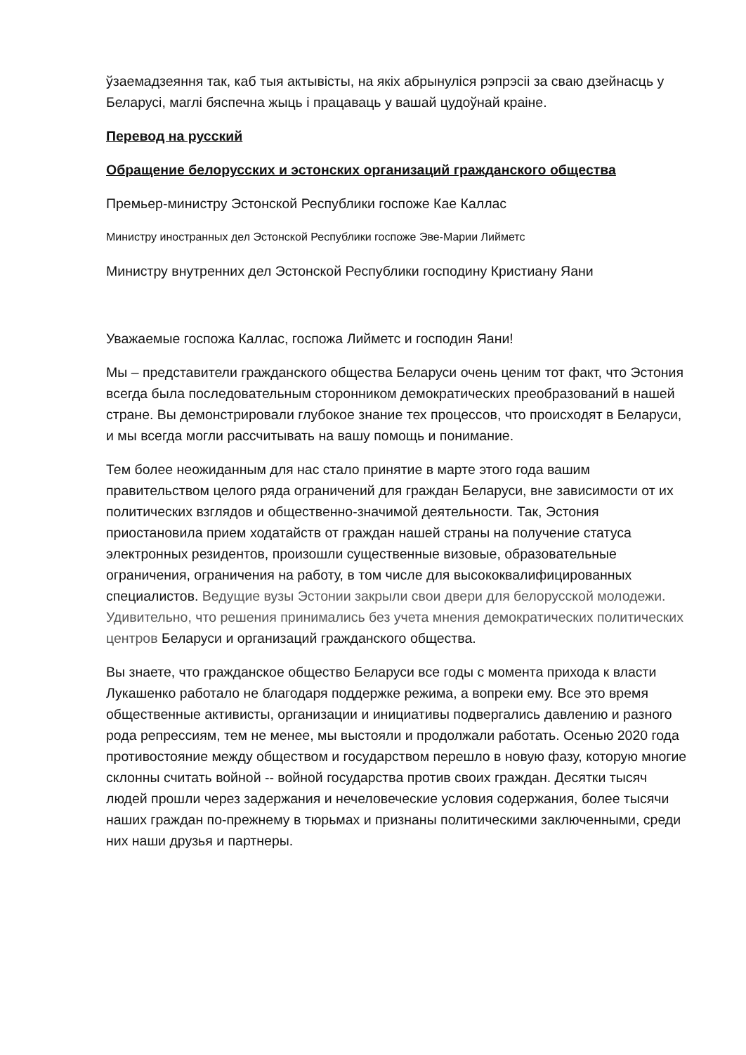ўзаемадзеяння так, каб тыя актывісты, на якіх абрынуліся рэпрэсіі за сваю дзейнасць у Беларусі, маглі бяспечна жыць і працаваць у вашай цудоўнай краіне.
Перевод на русский
Обращение белорусских и эстонских организаций гражданского общества
Премьер-министру Эстонской Республики госпоже Кае Каллас
Министру иностранных дел Эстонской Республики госпоже Эве-Марии Лийметс
Министру внутренних дел Эстонской Республики господину Кристиану Яани
Уважаемые госпожа Каллас, госпожа Лийметс и господин Яани!
Мы – представители гражданского общества Беларуси очень ценим тот факт, что Эстония всегда была последовательным сторонником демократических преобразований в нашей стране. Вы демонстрировали глубокое знание тех процессов, что происходят в Беларуси, и мы всегда могли рассчитывать на вашу помощь и понимание.
Тем более неожиданным для нас стало принятие в марте этого года вашим правительством целого ряда ограничений для граждан Беларуси, вне зависимости от их политических взглядов и общественно-значимой деятельности. Так, Эстония приостановила прием ходатайств от граждан нашей страны на получение статуса электронных резидентов, произошли существенные визовые, образовательные ограничения, ограничения на работу, в том числе для высококвалифицированных специалистов. Ведущие вузы Эстонии закрыли свои двери для белорусской молодежи. Удивительно, что решения принимались без учета мнения демократических политических центров Беларуси и организаций гражданского общества.
Вы знаете, что гражданское общество Беларуси все годы с момента прихода к власти Лукашенко работало не благодаря поддержке режима, а вопреки ему. Все это время общественные активисты, организации и инициативы подвергались давлению и разного рода репрессиям, тем не менее, мы выстояли и продолжали работать. Осенью 2020 года противостояние между обществом и государством перешло в новую фазу, которую многие склонны считать войной -- войной государства против своих граждан. Десятки тысяч людей прошли через задержания и нечеловеческие условия содержания, более тысячи наших граждан по-прежнему в тюрьмах и признаны политическими заключенными, среди них наши друзья и партнеры.